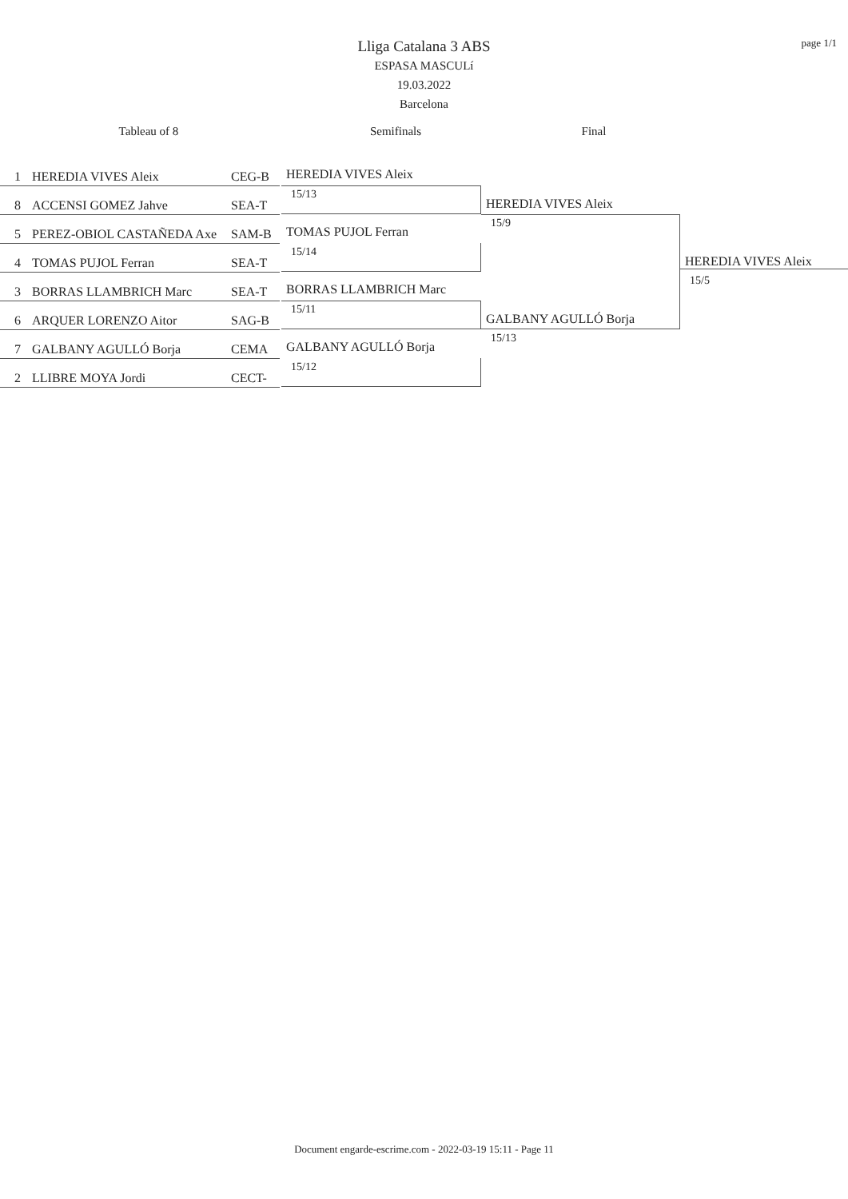page 1/1
Lliga Catalana 3 ABS
ESPASA MASCULí
19.03.2022
Barcelona
Tableau of 8 Semifinals Final
1 HEREDIA VIVES Aleix CEG-B
8 ACCENSI GOMEZ Jahve SEA-T
5 PEREZ-OBIOL CASTAÑEDA Axe SAM-B
4 TOMAS PUJOL Ferran SEA-T
3 BORRAS LLAMBRICH Marc SEA-T
6 ARQUER LORENZO Aitor SAG-B
7 GALBANY AGULLÓ Borja CEMA
2 LLIBRE MOYA Jordi CECT-
HEREDIA VIVES Aleix
15/13
TOMAS PUJOL Ferran
15/14
BORRAS LLAMBRICH Marc
15/11
GALBANY AGULLÓ Borja
15/12
HEREDIA VIVES Aleix
15/9
GALBANY AGULLÓ Borja
15/13
HEREDIA VIVES Aleix
15/5
Document engarde-escrime.com - 2022-03-19 15:11 - Page 11